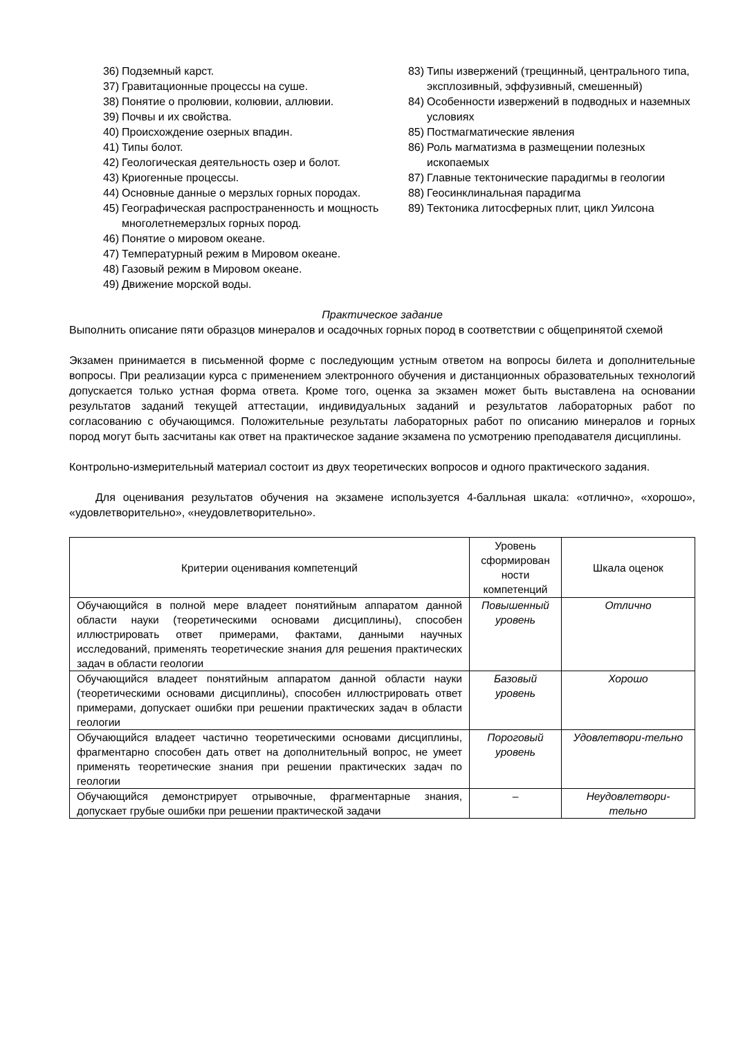36) Подземный карст.
37) Гравитационные процессы на суше.
38) Понятие о пролювии, колювии, аллювии.
39) Почвы и их свойства.
40) Происхождение озерных впадин.
41) Типы болот.
42) Геологическая деятельность озер и болот.
43) Криогенные процессы.
44) Основные данные о мерзлых горных породах.
45) Географическая распространенность и мощность многолетнемерзлых горных пород.
46) Понятие о мировом океане.
47) Температурный режим в Мировом океане.
48) Газовый режим в Мировом океане.
49) Движение морской воды.
83) Типы извержений (трещинный, центрального типа, эксплозивный, эффузивный, смешенный)
84) Особенности извержений в подводных и наземных условиях
85) Постмагматические явления
86) Роль магматизма в размещении полезных ископаемых
87) Главные тектонические парадигмы в геологии
88) Геосинклинальная парадигма
89) Тектоника литосферных плит, цикл Уилсона
Практическое задание
Выполнить описание пяти образцов минералов и осадочных горных пород в соответствии с общепринятой схемой
Экзамен принимается в письменной форме с последующим устным ответом на вопросы билета и дополнительные вопросы. При реализации курса с применением электронного обучения и дистанционных образовательных технологий допускается только устная форма ответа. Кроме того, оценка за экзамен может быть выставлена на основании результатов заданий текущей аттестации, индивидуальных заданий и результатов лабораторных работ по согласованию с обучающимся. Положительные результаты лабораторных работ по описанию минералов и горных пород могут быть засчитаны как ответ на практическое задание экзамена по усмотрению преподавателя дисциплины.
Контрольно-измерительный материал состоит из двух теоретических вопросов и одного практического задания.
Для оценивания результатов обучения на экзамене используется 4-балльная шкала: «отлично», «хорошо», «удовлетворительно», «неудовлетворительно».
| Критерии оценивания компетенций | Уровень сформирован ности компетенций | Шкала оценок |
| --- | --- | --- |
| Обучающийся в полной мере владеет понятийным аппаратом данной области науки (теоретическими основами дисциплины), способен иллюстрировать ответ примерами, фактами, данными научных исследований, применять теоретические знания для решения практических задач в области геологии | Повышенный уровень | Отлично |
| Обучающийся владеет понятийным аппаратом данной области науки (теоретическими основами дисциплины), способен иллюстрировать ответ примерами, допускает ошибки при решении практических задач в области геологии | Базовый уровень | Хорошо |
| Обучающийся владеет частично теоретическими основами дисциплины, фрагментарно способен дать ответ на дополнительный вопрос, не умеет применять теоретические знания при решении практических задач по геологии | Пороговый уровень | Удовлетвори-тельно |
| Обучающийся демонстрирует отрывочные, фрагментарные знания, допускает грубые ошибки при решении практической задачи | – | Неудовлетвори-тельно |